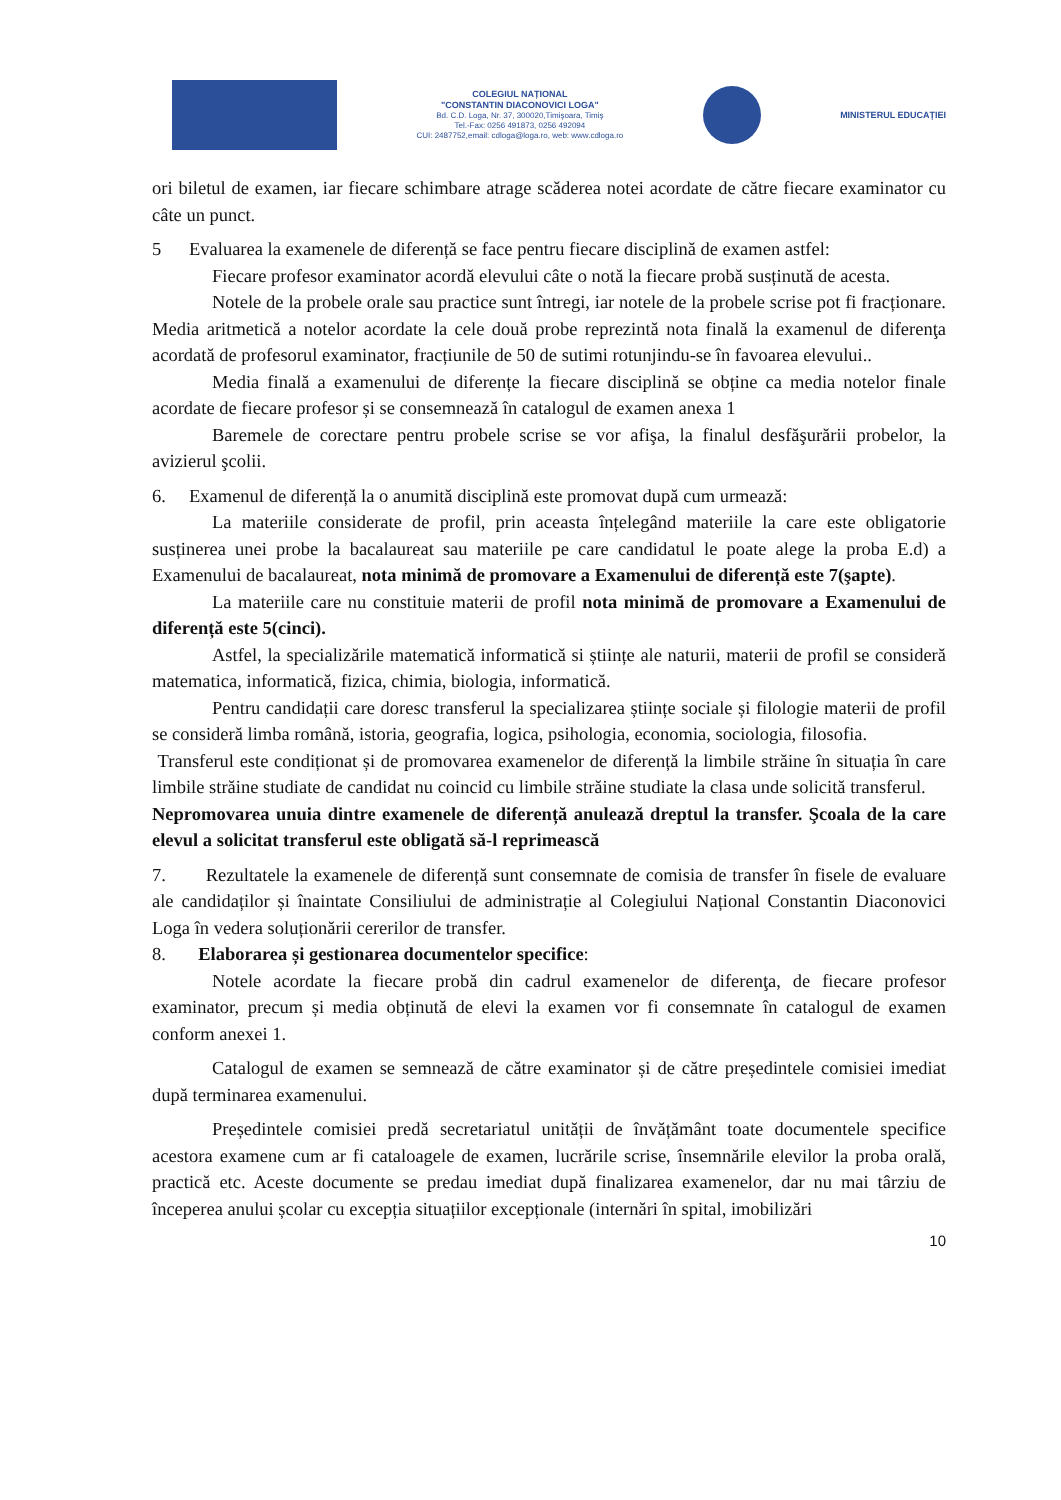COLEGIUL NAȚIONAL
"CONSTANTIN DIACONOVICI LOGA"
Bd. C.D. Loga, Nr. 37, 300020,Timişoara, Timiş
Tel.-Fax: 0256 491873, 0256 492094
CUI: 2487752,email: cdloga@loga.ro, web: www.cdloga.ro
MINISTERUL EDUCAȚIEI
ori biletul de examen, iar fiecare schimbare atrage scăderea notei acordate de către fiecare examinator cu câte un punct.
5 Evaluarea la examenele de diferență se face pentru fiecare disciplină de examen astfel:
Fiecare profesor examinator acordă elevului câte o notă la fiecare probă susținută de acesta.
Notele de la probele orale sau practice sunt întregi, iar notele de la probele scrise pot fi fracționare. Media aritmetică a notelor acordate la cele două probe reprezintă nota finală la examenul de diferenţa acordată de profesorul examinator, fracțiunile de 50 de sutimi rotunjindu-se în favoarea elevului..
Media finală a examenului de diferențe la fiecare disciplină se obține ca media notelor finale acordate de fiecare profesor și se consemnează în catalogul de examen anexa 1
Baremele de corectare pentru probele scrise se vor afişa, la finalul desfăşurării probelor, la avizierul şcolii.
6. Examenul de diferență la o anumită disciplină este promovat după cum urmează:
La materiile considerate de profil, prin aceasta înțelegând materiile la care este obligatorie susținerea unei probe la bacalaureat sau materiile pe care candidatul le poate alege la proba E.d) a Examenului de bacalaureat, nota minimă de promovare a Examenului de diferență este 7(şapte).
La materiile care nu constituie materii de profil nota minimă de promovare a Examenului de diferență este 5(cinci).
Astfel, la specializările matematică informatică si științe ale naturii, materii de profil se consideră matematica, informatică, fizica, chimia, biologia, informatică.
Pentru candidații care doresc transferul la specializarea științe sociale și filologie materii de profil se consideră limba română, istoria, geografia, logica, psihologia, economia, sociologia, filosofia.
Transferul este condiționat și de promovarea examenelor de diferență la limbile străine în situația în care limbile străine studiate de candidat nu coincid cu limbile străine studiate la clasa unde solicită transferul.
Nepromovarea unuia dintre examenele de diferență anulează dreptul la transfer. Şcoala de la care elevul a solicitat transferul este obligată să-l reprimească
7. Rezultatele la examenele de diferență sunt consemnate de comisia de transfer în fisele de evaluare ale candidaților și înaintate Consiliului de administrație al Colegiului Național Constantin Diaconovici Loga în vedera soluționării cererilor de transfer.
8. Elaborarea și gestionarea documentelor specifice:
Notele acordate la fiecare probă din cadrul examenelor de diferenţa, de fiecare profesor examinator, precum și media obținută de elevi la examen vor fi consemnate în catalogul de examen conform anexei 1.
Catalogul de examen se semnează de către examinator și de către președintele comisiei imediat după terminarea examenului.
Președintele comisiei predă secretariatul unității de învățământ toate documentele specifice acestora examene cum ar fi cataloagele de examen, lucrările scrise, însemnările elevilor la proba orală, practică etc. Aceste documente se predau imediat după finalizarea examenelor, dar nu mai târziu de începerea anului școlar cu excepția situațiilor excepționale (internări în spital, imobilizări
10